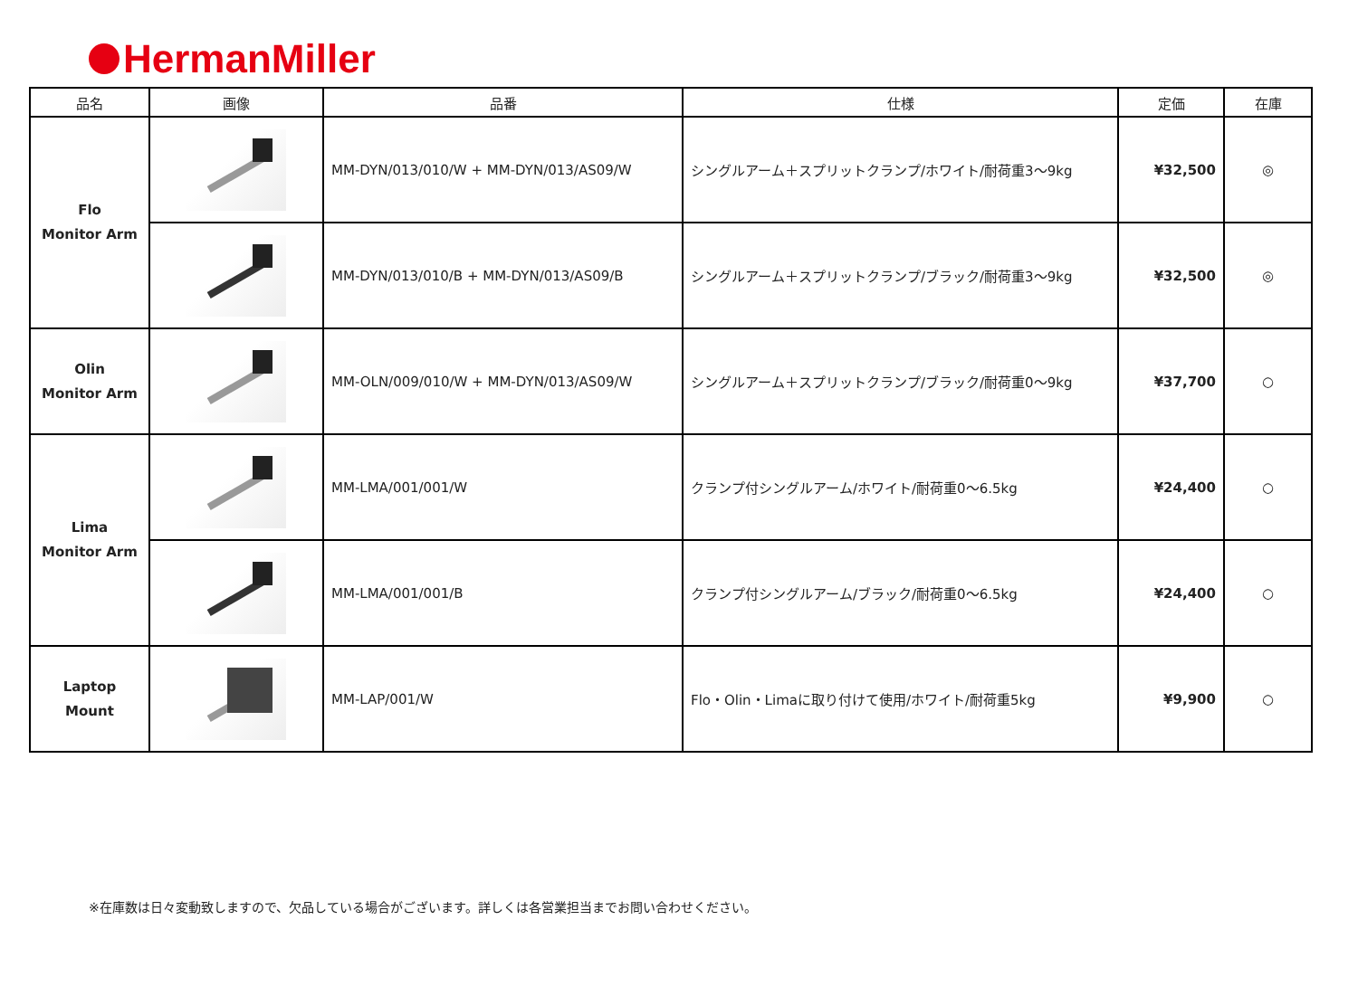HermanMiller
| 品名 | 画像 | 品番 | 仕様 | 定価 | 在庫 |
| --- | --- | --- | --- | --- | --- |
| Flo Monitor Arm | | MM-DYN/013/010/W + MM-DYN/013/AS09/W | シングルアーム＋スプリットクランプ/ホワイト/耐荷重3～9kg | ¥32,500 | ◎ |
| | | MM-DYN/013/010/B + MM-DYN/013/AS09/B | シングルアーム＋スプリットクランプ/ブラック/耐荷重3～9kg | ¥32,500 | ◎ |
| Olin Monitor Arm | | MM-OLN/009/010/W + MM-DYN/013/AS09/W | シングルアーム＋スプリットクランプ/ブラック/耐荷重0～9kg | ¥37,700 | ○ |
| Lima Monitor Arm | | MM-LMA/001/001/W | クランプ付シングルアーム/ホワイト/耐荷重0～6.5kg | ¥24,400 | ○ |
| | | MM-LMA/001/001/B | クランプ付シングルアーム/ブラック/耐荷重0～6.5kg | ¥24,400 | ○ |
| Laptop Mount | | MM-LAP/001/W | Flo・Olin・Limaに取り付けて使用/ホワイト/耐荷重5kg | ¥9,900 | ○ |
※在庫数は日々変動致しますので、欠品している場合がございます。詳しくは各営業担当までお問い合わせください。